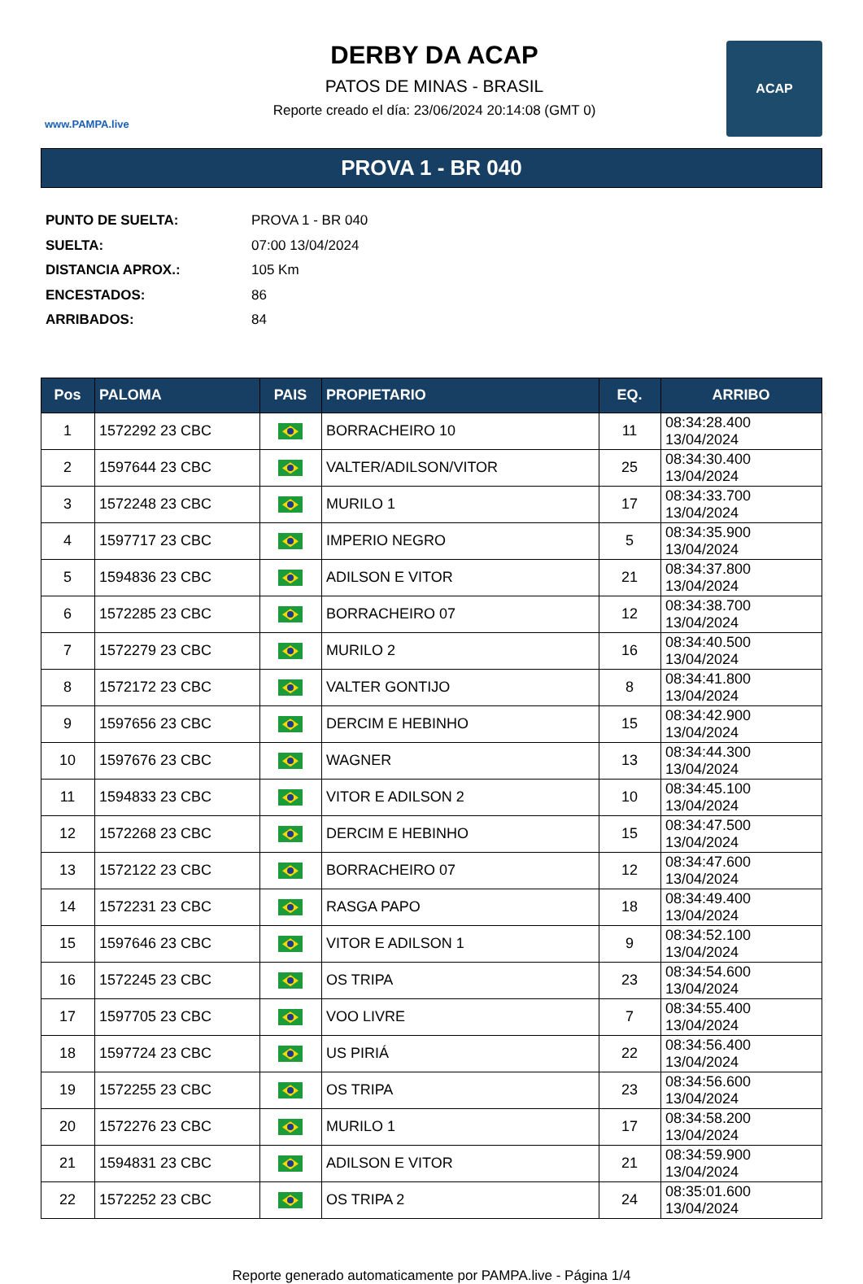www.PAMPA.live
DERBY DA ACAP
PATOS DE MINAS - BRASIL
Reporte creado el día: 23/06/2024 20:14:08 (GMT 0)
ACAP
PROVA 1 - BR 040
PUNTO DE SUELTA: PROVA 1 - BR 040
SUELTA: 07:00 13/04/2024
DISTANCIA APROX.: 105 Km
ENCESTADOS: 86
ARRIBADOS: 84
| Pos | PALOMA | PAIS | PROPIETARIO | EQ. | ARRIBO |
| --- | --- | --- | --- | --- | --- |
| 1 | 1572292 23 CBC | | BORRACHEIRO 10 | 11 | 08:34:28.400 13/04/2024 |
| 2 | 1597644 23 CBC | | VALTER/ADILSON/VITOR | 25 | 08:34:30.400 13/04/2024 |
| 3 | 1572248 23 CBC | | MURILO 1 | 17 | 08:34:33.700 13/04/2024 |
| 4 | 1597717 23 CBC | | IMPERIO NEGRO | 5 | 08:34:35.900 13/04/2024 |
| 5 | 1594836 23 CBC | | ADILSON E VITOR | 21 | 08:34:37.800 13/04/2024 |
| 6 | 1572285 23 CBC | | BORRACHEIRO 07 | 12 | 08:34:38.700 13/04/2024 |
| 7 | 1572279 23 CBC | | MURILO 2 | 16 | 08:34:40.500 13/04/2024 |
| 8 | 1572172 23 CBC | | VALTER GONTIJO | 8 | 08:34:41.800 13/04/2024 |
| 9 | 1597656 23 CBC | | DERCIM E HEBINHO | 15 | 08:34:42.900 13/04/2024 |
| 10 | 1597676 23 CBC | | WAGNER | 13 | 08:34:44.300 13/04/2024 |
| 11 | 1594833 23 CBC | | VITOR E ADILSON 2 | 10 | 08:34:45.100 13/04/2024 |
| 12 | 1572268 23 CBC | | DERCIM E HEBINHO | 15 | 08:34:47.500 13/04/2024 |
| 13 | 1572122 23 CBC | | BORRACHEIRO 07 | 12 | 08:34:47.600 13/04/2024 |
| 14 | 1572231 23 CBC | | RASGA PAPO | 18 | 08:34:49.400 13/04/2024 |
| 15 | 1597646 23 CBC | | VITOR E ADILSON 1 | 9 | 08:34:52.100 13/04/2024 |
| 16 | 1572245 23 CBC | | OS TRIPA | 23 | 08:34:54.600 13/04/2024 |
| 17 | 1597705 23 CBC | | VOO LIVRE | 7 | 08:34:55.400 13/04/2024 |
| 18 | 1597724 23 CBC | | US PIRIÁ | 22 | 08:34:56.400 13/04/2024 |
| 19 | 1572255 23 CBC | | OS TRIPA | 23 | 08:34:56.600 13/04/2024 |
| 20 | 1572276 23 CBC | | MURILO 1 | 17 | 08:34:58.200 13/04/2024 |
| 21 | 1594831 23 CBC | | ADILSON E VITOR | 21 | 08:34:59.900 13/04/2024 |
| 22 | 1572252 23 CBC | | OS TRIPA 2 | 24 | 08:35:01.600 13/04/2024 |
Reporte generado automaticamente por PAMPA.live - Página 1/4